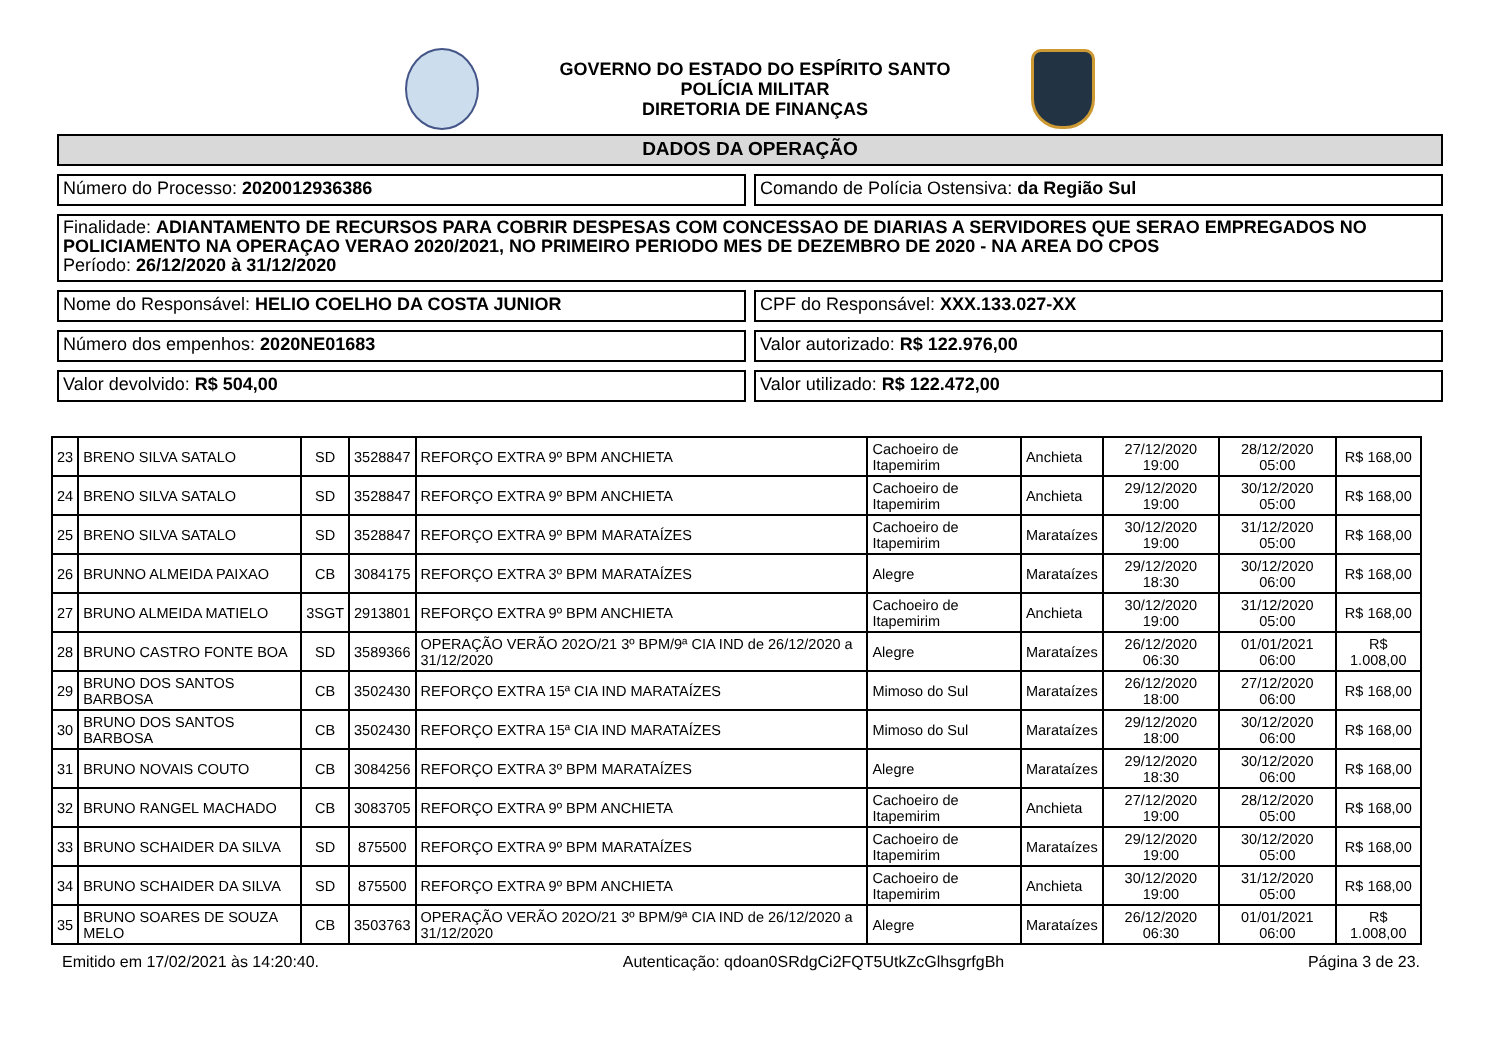GOVERNO DO ESTADO DO ESPÍRITO SANTO
POLÍCIA MILITAR
DIRETORIA DE FINANÇAS
DADOS DA OPERAÇÃO
Número do Processo: 2020012936386
Comando de Polícia Ostensiva: da Região Sul
Finalidade: ADIANTAMENTO DE RECURSOS PARA COBRIR DESPESAS COM CONCESSAO DE DIARIAS A SERVIDORES QUE SERAO EMPREGADOS NO POLICIAMENTO NA OPERAÇAO VERAO 2020/2021, NO PRIMEIRO PERIODO MES DE DEZEMBRO DE 2020 - NA AREA DO CPOS
Período: 26/12/2020 à 31/12/2020
Nome do Responsável: HELIO COELHO DA COSTA JUNIOR
CPF do Responsável: XXX.133.027-XX
Número dos empenhos: 2020NE01683
Valor autorizado: R$ 122.976,00
Valor devolvido: R$ 504,00 Valor utilizado: R$ 122.472,00
| 23 | BRENO SILVA SATALO | SD | 3528847 | REFORÇO EXTRA 9º BPM ANCHIETA | Cachoeiro de Itapemirim | Anchieta | 27/12/2020 19:00 | 28/12/2020 05:00 | R$ 168,00 |
| 24 | BRENO SILVA SATALO | SD | 3528847 | REFORÇO EXTRA 9º BPM ANCHIETA | Cachoeiro de Itapemirim | Anchieta | 29/12/2020 19:00 | 30/12/2020 05:00 | R$ 168,00 |
| 25 | BRENO SILVA SATALO | SD | 3528847 | REFORÇO EXTRA 9º BPM MARATAÍZES | Cachoeiro de Itapemirim | Marataízes | 30/12/2020 19:00 | 31/12/2020 05:00 | R$ 168,00 |
| 26 | BRUNNO ALMEIDA PAIXAO | CB | 3084175 | REFORÇO EXTRA 3º BPM MARATAÍZES | Alegre | Marataízes | 29/12/2020 18:30 | 30/12/2020 06:00 | R$ 168,00 |
| 27 | BRUNO ALMEIDA MATIELO | 3SGT | 2913801 | REFORÇO EXTRA 9º BPM ANCHIETA | Cachoeiro de Itapemirim | Anchieta | 30/12/2020 19:00 | 31/12/2020 05:00 | R$ 168,00 |
| 28 | BRUNO CASTRO FONTE BOA | SD | 3589366 | OPERAÇÃO VERÃO 202O/21 3º BPM/9ª CIA IND de 26/12/2020 a 31/12/2020 | Alegre | Marataízes | 26/12/2020 06:30 | 01/01/2021 06:00 | R$ 1.008,00 |
| 29 | BRUNO DOS SANTOS BARBOSA | CB | 3502430 | REFORÇO EXTRA 15ª CIA IND MARATAÍZES | Mimoso do Sul | Marataízes | 26/12/2020 18:00 | 27/12/2020 06:00 | R$ 168,00 |
| 30 | BRUNO DOS SANTOS BARBOSA | CB | 3502430 | REFORÇO EXTRA 15ª CIA IND MARATAÍZES | Mimoso do Sul | Marataízes | 29/12/2020 18:00 | 30/12/2020 06:00 | R$ 168,00 |
| 31 | BRUNO NOVAIS COUTO | CB | 3084256 | REFORÇO EXTRA 3º BPM MARATAÍZES | Alegre | Marataízes | 29/12/2020 18:30 | 30/12/2020 06:00 | R$ 168,00 |
| 32 | BRUNO RANGEL MACHADO | CB | 3083705 | REFORÇO EXTRA 9º BPM ANCHIETA | Cachoeiro de Itapemirim | Anchieta | 27/12/2020 19:00 | 28/12/2020 05:00 | R$ 168,00 |
| 33 | BRUNO SCHAIDER DA SILVA | SD | 875500 | REFORÇO EXTRA 9º BPM MARATAÍZES | Cachoeiro de Itapemirim | Marataízes | 29/12/2020 19:00 | 30/12/2020 05:00 | R$ 168,00 |
| 34 | BRUNO SCHAIDER DA SILVA | SD | 875500 | REFORÇO EXTRA 9º BPM ANCHIETA | Cachoeiro de Itapemirim | Anchieta | 30/12/2020 19:00 | 31/12/2020 05:00 | R$ 168,00 |
| 35 | BRUNO SOARES DE SOUZA MELO | CB | 3503763 | OPERAÇÃO VERÃO 202O/21 3º BPM/9ª CIA IND de 26/12/2020 a 31/12/2020 | Alegre | Marataízes | 26/12/2020 06:30 | 01/01/2021 06:00 | R$ 1.008,00 |
Emitido em 17/02/2021 às 14:20:40. Autenticação: qdoan0SRdgCi2FQT5UtkZcGlhsgrfgBh Página 3 de 23.